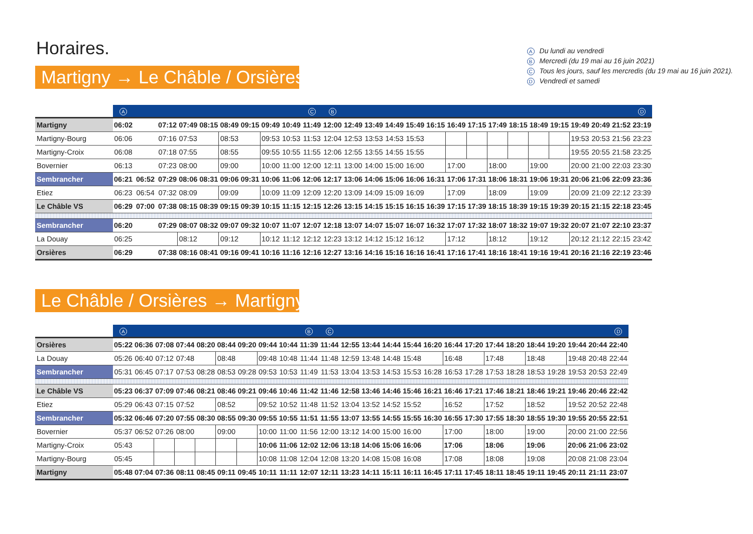Horaires.
Martigny → Le Châble / Orsières
A Du lundi au vendredi
B Mercredi (du 19 mai au 16 juin 2021)
C Tous les jours, sauf les mercredis (du 19 mai au 16 juin 2021).
D Vendredi et samedi
| | A | | | | | | | | | C | B | | | | | | | | | | | | | | | D |
| --- | --- | --- | --- | --- | --- | --- | --- | --- | --- | --- | --- | --- | --- | --- | --- | --- | --- | --- | --- | --- | --- | --- | --- | --- | --- | --- |
| Martigny | 06:02 | | 07:12 | 07:49 | 08:15 | 08:49 | 09:15 | 09:49 | 10:49 | 11:49 | 12:00 | 12:49 | 13:49 | 14:49 | 15:49 | 16:15 | 16:49 | 17:15 | 17:49 | 18:15 | 18:49 | 19:15 | 19:49 | 20:49 | 21:52 | 23:19 |
| Martigny-Bourg | 06:06 | | 07:16 | 07:53 | | 08:53 | | 09:53 | 10:53 | 11:53 | 12:04 | 12:53 | 13:53 | 14:53 | 15:53 | | | | | | | | 19:53 | 20:53 | 21:56 | 23:23 |
| Martigny-Croix | 06:08 | | 07:18 | 07:55 | | 08:55 | | 09:55 | 10:55 | 11:55 | 12:06 | 12:55 | 13:55 | 14:55 | 15:55 | | | | | | | | 19:55 | 20:55 | 21:58 | 23:25 |
| Bovernier | 06:13 | | 07:23 | 08:00 | | 09:00 | | 10:00 | 11:00 | 12:00 | 12:11 | 13:00 | 14:00 | 15:00 | 16:00 | | 17:00 | | 18:00 | | 19:00 | | 20:00 | 21:00 | 22:03 | 23:30 |
| Sembrancher | 06:21 | 06:52 | 07:29 | 08:06 | 08:31 | 09:06 | 09:31 | 10:06 | 11:06 | 12:06 | 12:17 | 13:06 | 14:06 | 15:06 | 16:06 | 16:31 | 17:06 | 17:31 | 18:06 | 18:31 | 19:06 | 19:31 | 20:06 | 21:06 | 22:09 | 23:36 |
| Etiez | 06:23 | 06:54 | 07:32 | 08:09 | | 09:09 | | 10:09 | 11:09 | 12:09 | 12:20 | 13:09 | 14:09 | 15:09 | 16:09 | | 17:09 | | 18:09 | | 19:09 | | 20:09 | 21:09 | 22:12 | 23:39 |
| Le Châble VS | 06:29 | 07:00 | 07:38 | 08:15 | 08:39 | 09:15 | 09:39 | 10:15 | 11:15 | 12:15 | 12:26 | 13:15 | 14:15 | 15:15 | 16:15 | 16:39 | 17:15 | 17:39 | 18:15 | 18:39 | 19:15 | 19:39 | 20:15 | 21:15 | 22:18 | 23:45 |
| Sembrancher | 06:20 | | 07:29 | 08:07 | 08:32 | 09:07 | 09:32 | 10:07 | 11:07 | 12:07 | 12:18 | 13:07 | 14:07 | 15:07 | 16:07 | 16:32 | 17:07 | 17:32 | 18:07 | 18:32 | 19:07 | 19:32 | 20:07 | 21:07 | 22:10 | 23:37 |
| La Douay | 06:25 | | | 08:12 | | 09:12 | | 10:12 | 11:12 | 12:12 | 12:23 | 13:12 | 14:12 | 15:12 | 16:12 | | 17:12 | | 18:12 | | 19:12 | | 20:12 | 21:12 | 22:15 | 23:42 |
| Orsières | 06:29 | | 07:38 | 08:16 | 08:41 | 09:16 | 09:41 | 10:16 | 11:16 | 12:16 | 12:27 | 13:16 | 14:16 | 15:16 | 16:16 | 16:41 | 17:16 | 17:41 | 18:16 | 18:41 | 19:16 | 19:41 | 20:16 | 21:16 | 22:19 | 23:46 |
Le Châble / Orsières → Martigny
| | A | | | | | | | | | B | C | | | | | | | | | | | | | | D |
| --- | --- | --- | --- | --- | --- | --- | --- | --- | --- | --- | --- | --- | --- | --- | --- | --- | --- | --- | --- | --- | --- | --- | --- | --- | --- |
| Orsières | 05:22 | 06:36 | 07:08 | 07:44 | 08:20 | 08:44 | 09:20 | 09:44 | 10:44 | 11:39 | 11:44 | 12:55 | 13:44 | 14:44 | 15:44 | 16:20 | 16:44 | 17:20 | 17:44 | 18:20 | 18:44 | 19:20 | 19:44 | 20:44 | 22:40 |
| La Douay | 05:26 | 06:40 | 07:12 | 07:48 | | 08:48 | | 09:48 | 10:48 | 11:44 | 11:48 | 12:59 | 13:48 | 14:48 | 15:48 | | 16:48 | | 17:48 | | 18:48 | | 19:48 | 20:48 | 22:44 |
| Sembrancher | 05:31 | 06:45 | 07:17 | 07:53 | 08:28 | 08:53 | 09:28 | 09:53 | 10:53 | 11:49 | 11:53 | 13:04 | 13:53 | 14:53 | 15:53 | 16:28 | 16:53 | 17:28 | 17:53 | 18:28 | 18:53 | 19:28 | 19:53 | 20:53 | 22:49 |
| Le Châble VS | 05:23 | 06:37 | 07:09 | 07:46 | 08:21 | 08:46 | 09:21 | 09:46 | 10:46 | 11:42 | 11:46 | 12:58 | 13:46 | 14:46 | 15:46 | 16:21 | 16:46 | 17:21 | 17:46 | 18:21 | 18:46 | 19:21 | 19:46 | 20:46 | 22:42 |
| Etiez | 05:29 | 06:43 | 07:15 | 07:52 | | 08:52 | | 09:52 | 10:52 | 11:48 | 11:52 | 13:04 | 13:52 | 14:52 | 15:52 | | 16:52 | | 17:52 | | 18:52 | | 19:52 | 20:52 | 22:48 |
| Sembrancher | 05:32 | 06:46 | 07:20 | 07:55 | 08:30 | 08:55 | 09:30 | 09:55 | 10:55 | 11:51 | 11:55 | 13:07 | 13:55 | 14:55 | 15:55 | 16:30 | 16:55 | 17:30 | 17:55 | 18:30 | 18:55 | 19:30 | 19:55 | 20:55 | 22:51 |
| Bovernier | 05:37 | 06:52 | 07:26 | 08:00 | | 09:00 | | 10:00 | 11:00 | 11:56 | 12:00 | 13:12 | 14:00 | 15:00 | 16:00 | | 17:00 | | 18:00 | | 19:00 | | 20:00 | 21:00 | 22:56 |
| Martigny-Croix | 05:43 | | | | | | | 10:06 | 11:06 | 12:02 | 12:06 | 13:18 | 14:06 | 15:06 | 16:06 | | 17:06 | | 18:06 | | 19:06 | | 20:06 | 21:06 | 23:02 |
| Martigny-Bourg | 05:45 | | | | | | | 10:08 | 11:08 | 12:04 | 12:08 | 13:20 | 14:08 | 15:08 | 16:08 | | 17:08 | | 18:08 | | 19:08 | | 20:08 | 21:08 | 23:04 |
| Martigny | 05:48 | 07:04 | 07:36 | 08:11 | 08:45 | 09:11 | 09:45 | 10:11 | 11:11 | 12:07 | 12:11 | 13:23 | 14:11 | 15:11 | 16:11 | 16:45 | 17:11 | 17:45 | 18:11 | 18:45 | 19:11 | 19:45 | 20:11 | 21:11 | 23:07 |